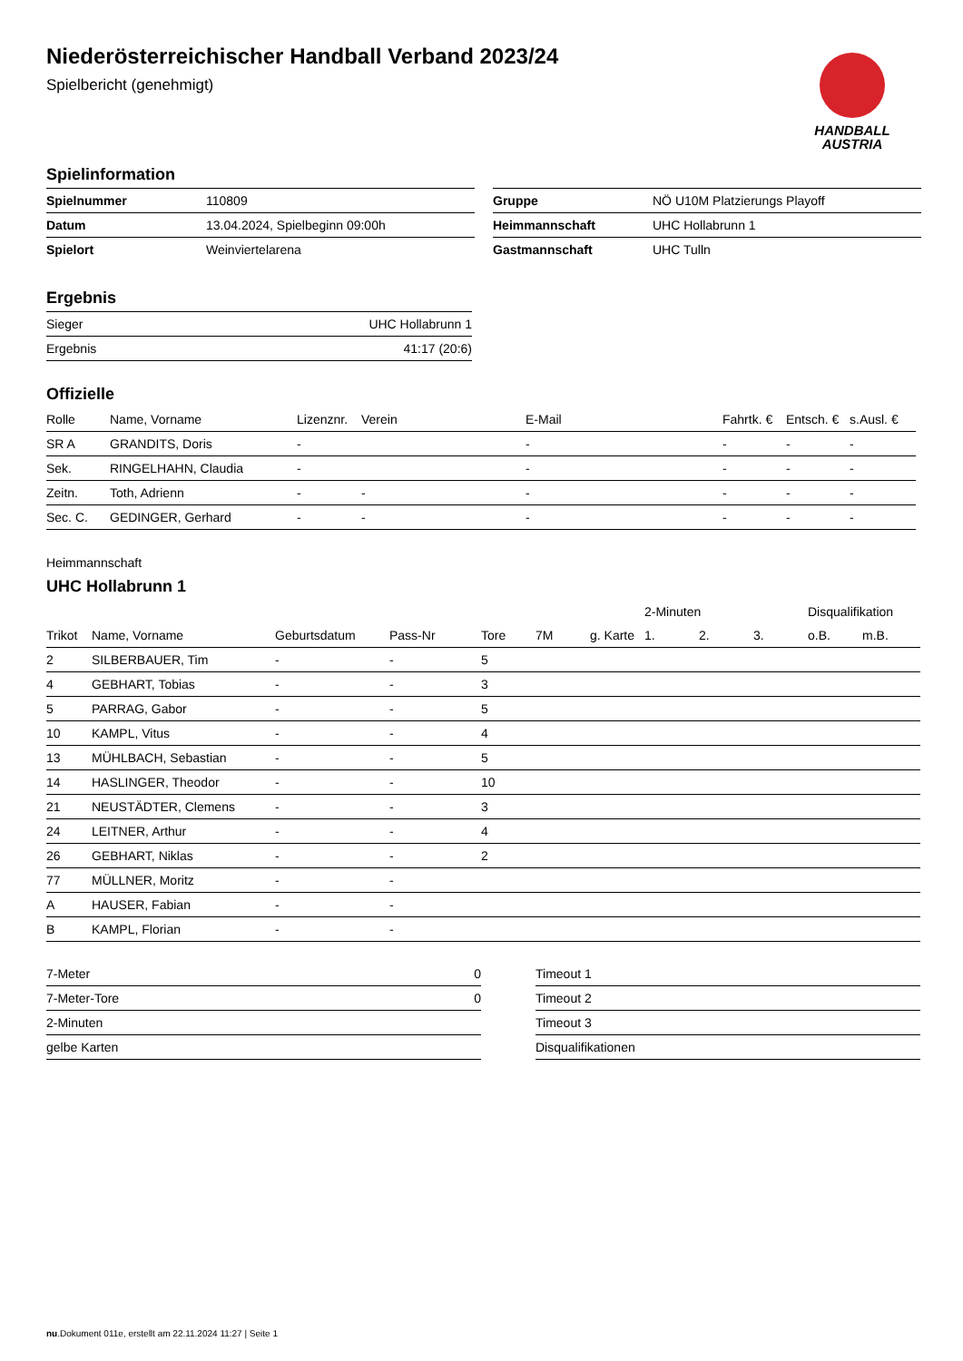HANDBALL
AUSTRIA
Niederösterreichischer Handball Verband 2023/24
Spielbericht (genehmigt)
Spielinformation
| Spielnummer | 110809 |
| Datum | 13.04.2024, Spielbeginn 09:00h |
| Spielort | Weinviertelarena |
| Gruppe | NÖ U10M Platzierungs Playoff |
| Heimmannschaft | UHC Hollabrunn 1 |
| Gastmannschaft | UHC Tulln |
Ergebnis
| Sieger | UHC Hollabrunn 1 |
| Ergebnis | 41:17 (20:6) |
Offizielle
| Rolle | Name, Vorname | Lizenznr. | Verein | E-Mail | Fahrtk. € | Entsch. € | s.Ausl. € |
| --- | --- | --- | --- | --- | --- | --- | --- |
| SR A | GRANDITS, Doris | - | | - | - | - | - |
| Sek. | RINGELHAHN, Claudia | - | | - | - | - | - |
| Zeitn. | Toth, Adrienn | - | - | - | - | - | - |
| Sec. C. | GEDINGER, Gerhard | - | - | - | - | - | - |
Heimmannschaft
UHC Hollabrunn 1
| | | | | | | | 2-Minuten | | | Disqualifikation | |
| --- | --- | --- | --- | --- | --- | --- | --- | --- | --- | --- | --- |
| Trikot | Name, Vorname | Geburtsdatum | Pass-Nr | Tore | 7M | g. Karte | 1. | 2. | 3. | o.B. | m.B. |
| 2 | SILBERBAUER, Tim | - | - | 5 | | | | | | | |
| 4 | GEBHART, Tobias | - | - | 3 | | | | | | | |
| 5 | PARRAG, Gabor | - | - | 5 | | | | | | | |
| 10 | KAMPL, Vitus | - | - | 4 | | | | | | | |
| 13 | MÜHLBACH, Sebastian | - | - | 5 | | | | | | | |
| 14 | HASLINGER, Theodor | - | - | 10 | | | | | | | |
| 21 | NEUSTÄDTER, Clemens | - | - | 3 | | | | | | | |
| 24 | LEITNER, Arthur | - | - | 4 | | | | | | | |
| 26 | GEBHART, Niklas | - | - | 2 | | | | | | | |
| 77 | MÜLLNER, Moritz | - | - | | | | | | | | |
| A | HAUSER, Fabian | - | - | | | | | | | | |
| B | KAMPL, Florian | - | - | | | | | | | | |
| 7-Meter | 0 |
| 7-Meter-Tore | 0 |
| 2-Minuten | |
| gelbe Karten | |
| Timeout 1 |
| Timeout 2 |
| Timeout 3 |
| Disqualifikationen |
nu.Dokument 011e, erstellt am 22.11.2024 11:27 | Seite 1